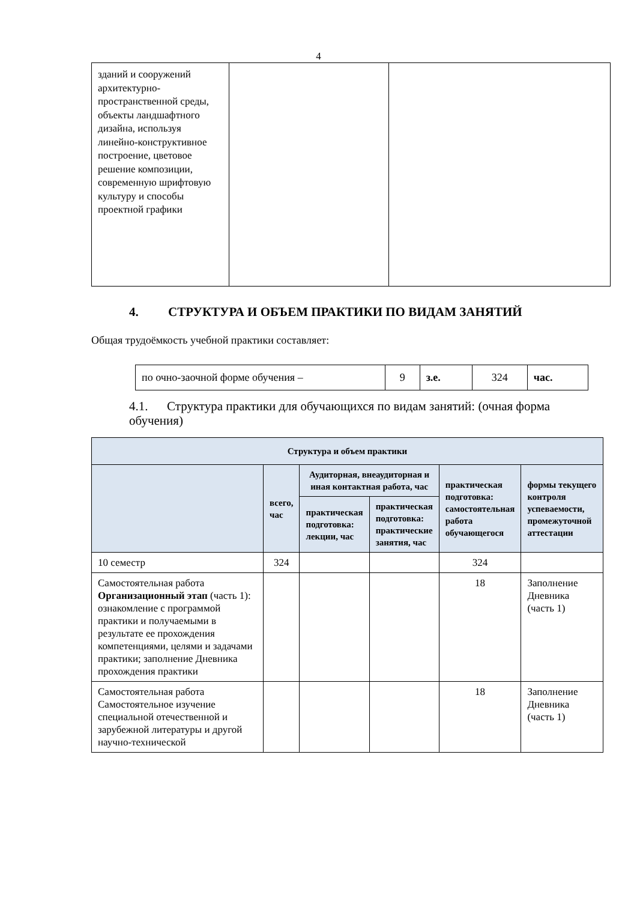4
| зданий и сооружений архитектурно-пространственной среды, объекты ландшафтного дизайна, используя линейно-конструктивное построение, цветовое решение композиции, современную шрифтовую культуру и способы проектной графики | | |
4. СТРУКТУРА И ОБЪЕМ ПРАКТИКИ ПО ВИДАМ ЗАНЯТИЙ
Общая трудоёмкость учебной практики составляет:
| по очно-заочной форме обучения – | 9 | з.е. | 324 | час. |
4.1. Структура практики для обучающихся по видам занятий: (очная форма обучения)
| Структура и объем практики | | | | | |
| --- | --- | --- | --- | --- | --- |
| | всего, час | Аудиторная, внеаудиторная и иная контактная работа, час | | практическая подготовка: самостоятельная работа обучающегося | формы текущего контроля успеваемости, промежуточной аттестации |
| | | практическая подготовка: лекции, час | практическая подготовка: практические занятия, час | | |
| 10 семестр | 324 | | | 324 | |
| Самостоятельная работа Организационный этап (часть 1): ознакомление с программой практики и получаемыми в результате ее прохождения компетенциями, целями и задачами практики; заполнение Дневника прохождения практики | | | | 18 | Заполнение Дневника (часть 1) |
| Самостоятельная работа Самостоятельное изучение специальной отечественной и зарубежной литературы и другой научно-технической | | | | 18 | Заполнение Дневника (часть 1) |